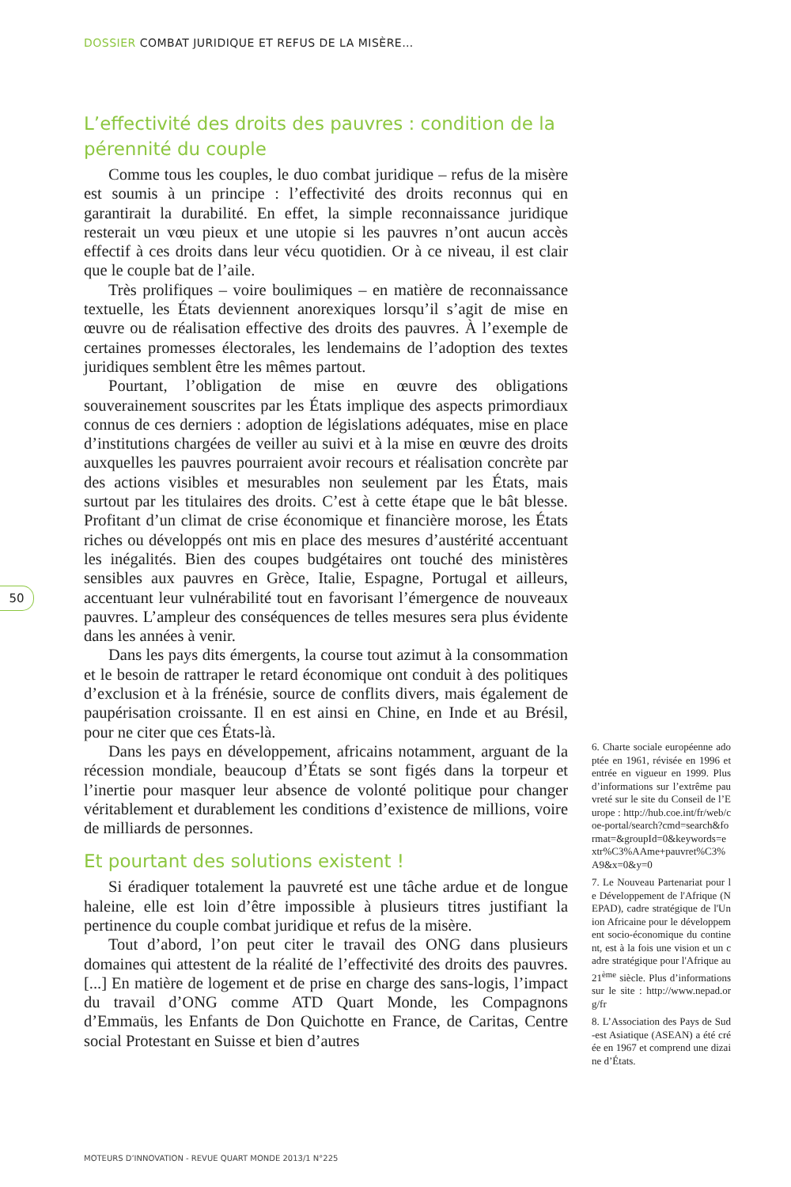DOSSIER COMBAT JURIDIQUE ET REFUS DE LA MISÈRE…
L’effectivité des droits des pauvres : condition de la pérennité du couple
Comme tous les couples, le duo combat juridique – refus de la misère est soumis à un principe : l’effectivité des droits reconnus qui en garantirait la durabilité. En effet, la simple reconnaissance juridique resterait un vœu pieux et une utopie si les pauvres n’ont aucun accès effectif à ces droits dans leur vécu quotidien. Or à ce niveau, il est clair que le couple bat de l’aile.
Très prolifiques – voire boulimiques – en matière de reconnaissance textuelle, les États deviennent anorexiques lorsqu’il s’agit de mise en œuvre ou de réalisation effective des droits des pauvres. À l’exemple de certaines promesses électorales, les lendemains de l’adoption des textes juridiques semblent être les mêmes partout.
Pourtant, l’obligation de mise en œuvre des obligations souverainement souscrites par les États implique des aspects primordiaux connus de ces derniers : adoption de législations adéquates, mise en place d’institutions chargées de veiller au suivi et à la mise en œuvre des droits auxquelles les pauvres pourraient avoir recours et réalisation concrète par des actions visibles et mesurables non seulement par les États, mais surtout par les titulaires des droits. C’est à cette étape que le bât blesse. Profitant d’un climat de crise économique et financière morose, les États riches ou développés ont mis en place des mesures d’austérité accentuant les inégalités. Bien des coupes budgétaires ont touché des ministères sensibles aux pauvres en Grèce, Italie, Espagne, Portugal et ailleurs, accentuant leur vulnérabilité tout en favorisant l’émergence de nouveaux pauvres. L’ampleur des conséquences de telles mesures sera plus évidente dans les années à venir.
Dans les pays dits émergents, la course tout azimut à la consommation et le besoin de rattraper le retard économique ont conduit à des politiques d’exclusion et à la frénésie, source de conflits divers, mais également de paupérisation croissante. Il en est ainsi en Chine, en Inde et au Brésil, pour ne citer que ces États-là.
Dans les pays en développement, africains notamment, arguant de la récession mondiale, beaucoup d’États se sont figés dans la torpeur et l’inertie pour masquer leur absence de volonté politique pour changer véritablement et durablement les conditions d’existence de millions, voire de milliards de personnes.
Et pourtant des solutions existent !
Si éradiquer totalement la pauvreté est une tâche ardue et de longue haleine, elle est loin d’être impossible à plusieurs titres justifiant la pertinence du couple combat juridique et refus de la misère.
Tout d’abord, l’on peut citer le travail des ONG dans plusieurs domaines qui attestent de la réalité de l’effectivité des droits des pauvres. [...] En matière de logement et de prise en charge des sans-logis, l’impact du travail d’ONG comme ATD Quart Monde, les Compagnons d’Emmaüs, les Enfants de Don Quichotte en France, de Caritas, Centre social Protestant en Suisse et bien d’autres
50
6. Charte sociale européenne adoptée en 1961, révisée en 1996 et entrée en vigueur en 1999. Plus d’informations sur l’extrême pauvreté sur le site du Conseil de l’Europe : http://hub.coe.int/fr/web/coe-portal/search?cmd=search&format=&groupId=0&keywords=extr%C3%AAme+pauvret%C3%A9&x=0&y=0
7. Le Nouveau Partenariat pour le Développement de l'Afrique (NEPAD), cadre stratégique de l'Union Africaine pour le développement socio-économique du continent, est à la fois une vision et un cadre stratégique pour l'Afrique au 21<sup>ème</sup> siècle. Plus d’informations sur le site : http://www.nepad.org/fr
8. L’Association des Pays de Sud-est Asiatique (ASEAN) a été créée en 1967 et comprend une dizaine d’États.
MOTEURS D’INNOVATION - REVUE QUART MONDE 2013/1 N°225